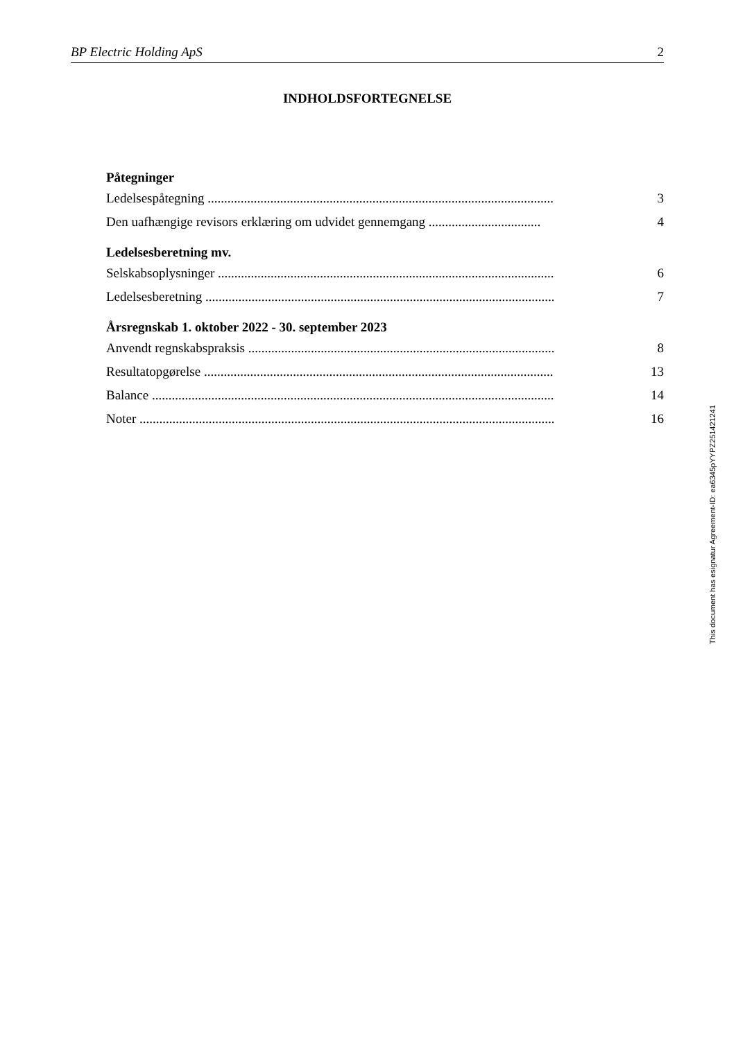BP Electric Holding ApS 2
INDHOLDSFORTEGNELSE
Påtegninger
Ledelsespåtegning ......................................................................................................... 3
Den uafhængige revisors erklæring om udvidet gennemgang .................................. 4
Ledelsesberetning mv.
Selskabsoplysninger ........................................................................................................ 6
Ledelsesberetning ........................................................................................................... 7
Årsregnskab 1. oktober 2022 - 30. september 2023
Anvendt regnskabspraksis ............................................................................................. 8
Resultatopgørelse ........................................................................................................... 13
Balance ............................................................................................................................. 14
Noter .................................................................................................................................. 16
This document has esignatur Agreement-ID: ea6345pYYPZ251421241